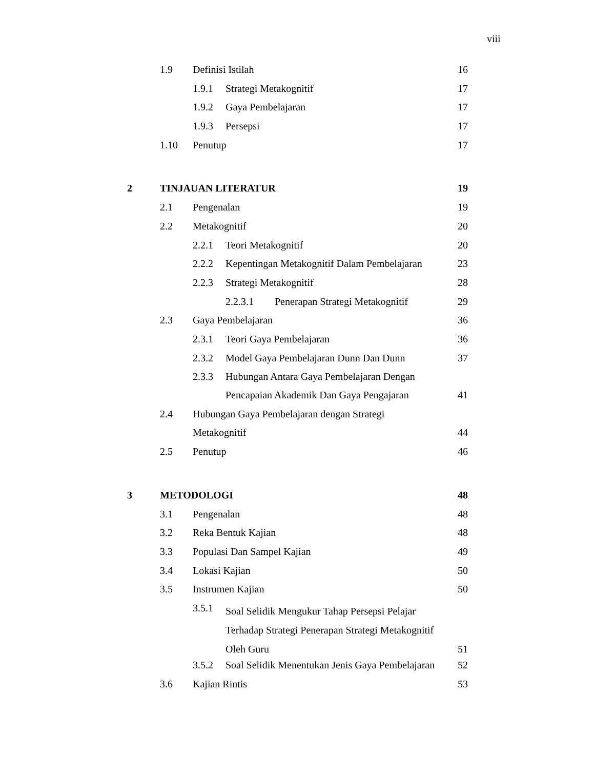viii
| | 1.9 | Definisi Istilah | | | 16 |
| | | 1.9.1 | Strategi Metakognitif | | 17 |
| | | 1.9.2 | Gaya Pembelajaran | | 17 |
| | | 1.9.3 | Persepsi | | 17 |
| | 1.10 | Penutup | | | 17 |
| 2 | TINJAUAN LITERATUR | | | | 19 |
| | 2.1 | Pengenalan | | | 19 |
| | 2.2 | Metakognitif | | | 20 |
| | | 2.2.1 | Teori Metakognitif | | 20 |
| | | 2.2.2 | Kepentingan Metakognitif Dalam Pembelajaran | | 23 |
| | | 2.2.3 | Strategi Metakognitif | | 28 |
| | | | 2.2.3.1 | Penerapan Strategi Metakognitif | 29 |
| | 2.3 | Gaya Pembelajaran | | | 36 |
| | | 2.3.1 | Teori Gaya Pembelajaran | | 36 |
| | | 2.3.2 | Model Gaya Pembelajaran Dunn Dan Dunn | | 37 |
| | | 2.3.3 | Hubungan Antara Gaya Pembelajaran Dengan Pencapaian Akademik Dan Gaya Pengajaran | | 41 |
| | 2.4 | Hubungan Gaya Pembelajaran dengan Strategi Metakognitif | | | 44 |
| | 2.5 | Penutup | | | 46 |
| 3 | METODOLOGI | | | | 48 |
| | 3.1 | Pengenalan | | | 48 |
| | 3.2 | Reka Bentuk Kajian | | | 48 |
| | 3.3 | Populasi Dan Sampel Kajian | | | 49 |
| | 3.4 | Lokasi Kajian | | | 50 |
| | 3.5 | Instrumen Kajian | | | 50 |
| | | 3.5.1 | Soal Selidik Mengukur Tahap Persepsi Pelajar Terhadap Strategi Penerapan Strategi Metakognitif Oleh Guru | | 51 |
| | | 3.5.2 | Soal Selidik Menentukan Jenis Gaya Pembelajaran | | 52 |
| | 3.6 | Kajian Rintis | | | 53 |